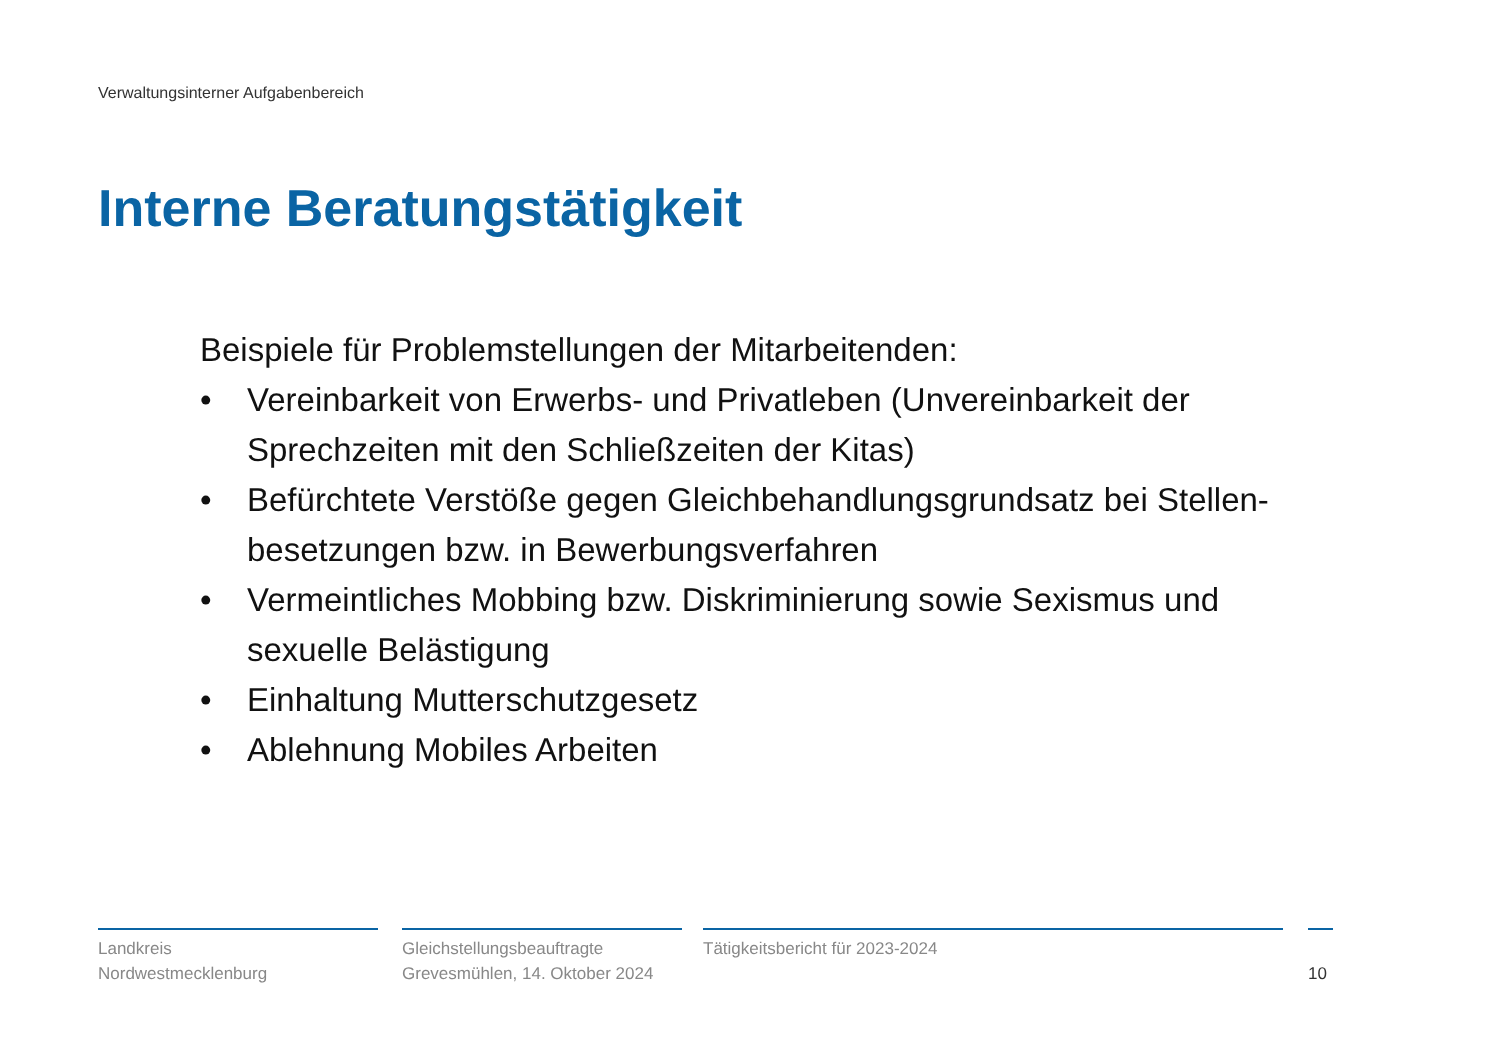Verwaltungsinterner Aufgabenbereich
Interne Beratungstätigkeit
Beispiele für Problemstellungen der Mitarbeitenden:
• Vereinbarkeit von Erwerbs- und Privatleben (Unvereinbarkeit der Sprechzeiten mit den Schließzeiten der Kitas)
• Befürchtete Verstöße gegen Gleichbehandlungsgrundsatz bei Stellen-besetzungen bzw. in Bewerbungsverfahren
• Vermeintliches Mobbing bzw. Diskriminierung sowie Sexismus und sexuelle Belästigung
• Einhaltung Mutterschutzgesetz
• Ablehnung Mobiles Arbeiten
Landkreis
Nordwestmecklenburg
Gleichstellungsbeauftragte
Grevesmühlen, 14. Oktober 2024
Tätigkeitsbericht für 2023-2024
10